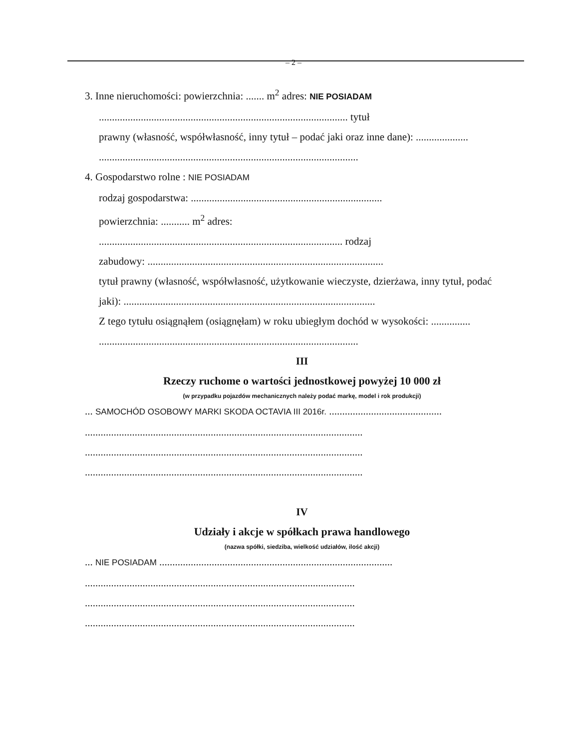– 2 –
3. Inne nieruchomości: powierzchnia: ....... m<sup>2</sup> adres: NIE POSIADAM
............................................................................................... tytuł
prawny (własność, współwłasność, inny tytuł – podać jaki oraz inne dane): ....................
...................................................................................................
4. Gospodarstwo rolne : NIE POSIADAM
rodzaj gospodarstwa: .........................................................................
powierzchnia: ........... m<sup>2</sup> adres:
............................................................................................. rodzaj
zabudowy: ..........................................................................................
tytuł prawny (własność, współwłasność, użytkowanie wieczyste, dzierżawa, inny tytuł, podać
jaki): ................................................................................................
Z tego tytułu osiągnąłem (osiągnęłam) w roku ubiegłym dochód w wysokości: ...............
...................................................................................................
III
Rzeczy ruchome o wartości jednostkowej powyżej 10 000 zł
(w przypadku pojazdów mechanicznych należy podać markę, model i rok produkcji)
... SAMOCHÓD OSOBOWY MARKI SKODA OCTAVIA III 2016r. ...........................................
..........................................................................................................
..........................................................................................................
..........................................................................................................
IV
Udziały i akcje w spółkach prawa handlowego
(nazwa spółki, siedziba, wielkość udziałów, ilość akcji)
... NIE POSIADAM .........................................................................................
.......................................................................................................
.......................................................................................................
.......................................................................................................